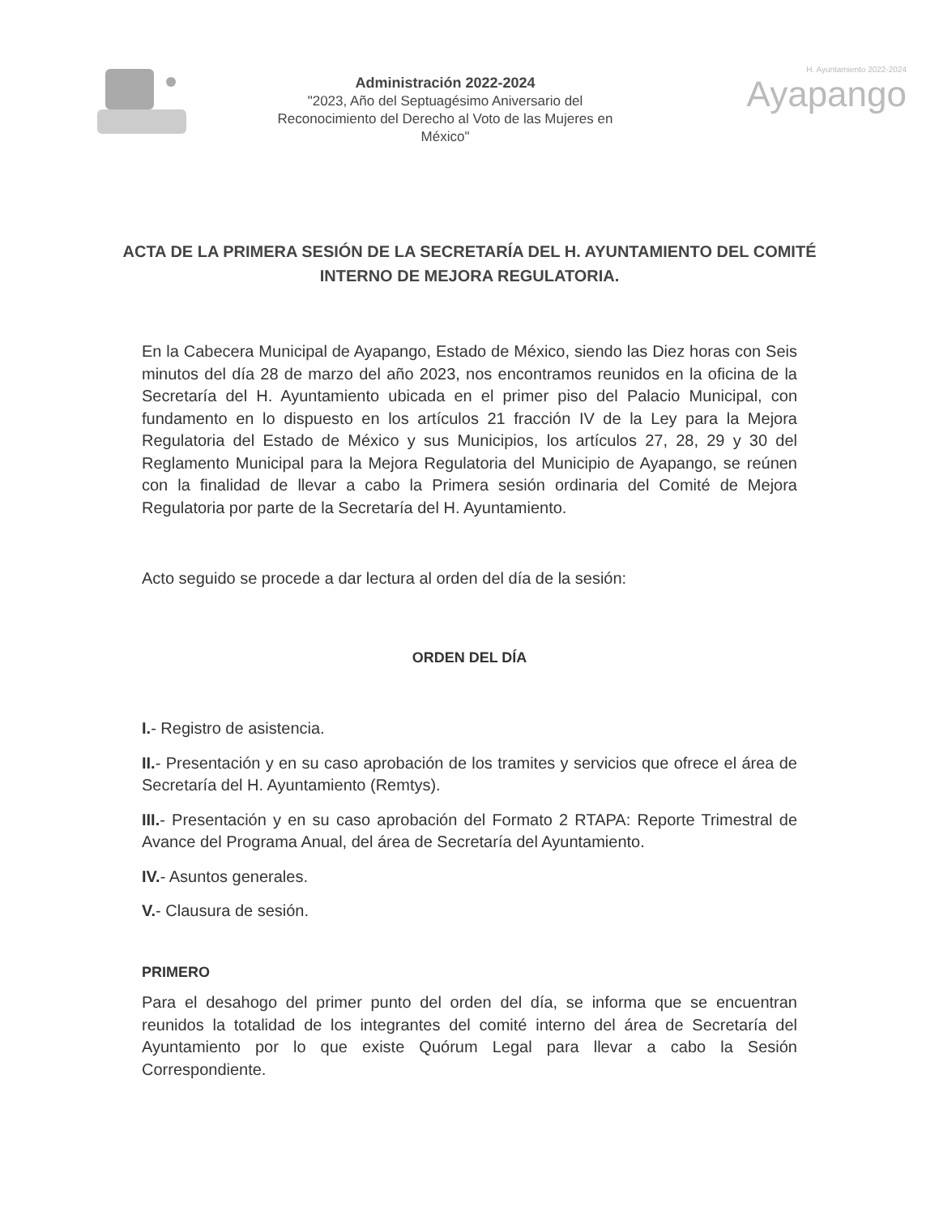Administración 2022-2024
"2023, Año del Septuagésimo Aniversario del
Reconocimiento del Derecho al Voto de las Mujeres en
México"
H. Ayuntamiento 2022-2024
Ayapango
ACTA DE LA PRIMERA SESIÓN DE LA SECRETARÍA DEL H. AYUNTAMIENTO DEL COMITÉ INTERNO DE MEJORA REGULATORIA.
En la Cabecera Municipal de Ayapango, Estado de México, siendo las Diez horas con Seis minutos del día 28 de marzo del año 2023, nos encontramos reunidos en la oficina de la Secretaría del H. Ayuntamiento ubicada en el primer piso del Palacio Municipal, con fundamento en lo dispuesto en los artículos 21 fracción IV de la Ley para la Mejora Regulatoria del Estado de México y sus Municipios, los artículos 27, 28, 29 y 30 del Reglamento Municipal para la Mejora Regulatoria del Municipio de Ayapango, se reúnen con la finalidad de llevar a cabo la Primera sesión ordinaria del Comité de Mejora Regulatoria por parte de la Secretaría del H. Ayuntamiento.
Acto seguido se procede a dar lectura al orden del día de la sesión:
ORDEN DEL DÍA
I.- Registro de asistencia.
II.- Presentación y en su caso aprobación de los tramites y servicios que ofrece el área de Secretaría del H. Ayuntamiento (Remtys).
III.- Presentación y en su caso aprobación del Formato 2 RTAPA: Reporte Trimestral de Avance del Programa Anual, del área de Secretaría del Ayuntamiento.
IV.- Asuntos generales.
V.- Clausura de sesión.
PRIMERO
Para el desahogo del primer punto del orden del día, se informa que se encuentran reunidos la totalidad de los integrantes del comité interno del área de Secretaría del Ayuntamiento por lo que existe Quórum Legal para llevar a cabo la Sesión Correspondiente.